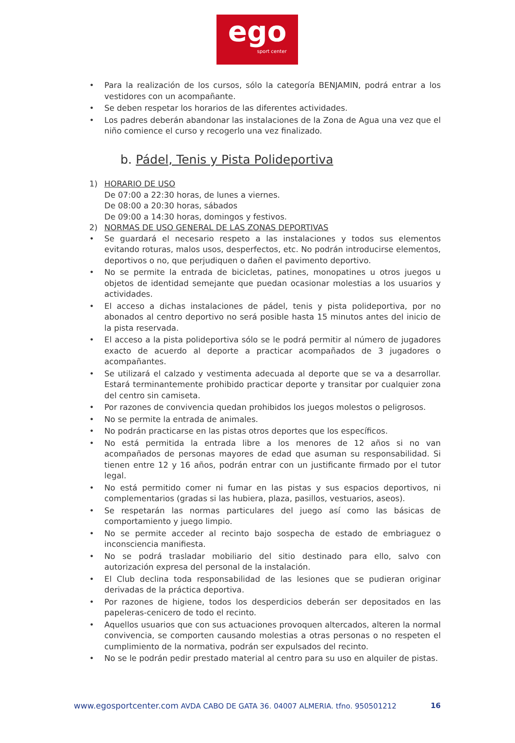ego
sport center
• Para la realización de los cursos, sólo la categoría BENJAMIN, podrá entrar a los vestidores con un acompañante.
• Se deben respetar los horarios de las diferentes actividades.
• Los padres deberán abandonar las instalaciones de la Zona de Agua una vez que el niño comience el curso y recogerlo una vez finalizado.
b. Pádel, Tenis y Pista Polideportiva
1) HORARIO DE USO
De 07:00 a 22:30 horas, de lunes a viernes.
De 08:00 a 20:30 horas, sábados
De 09:00 a 14:30 horas, domingos y festivos.
2) NORMAS DE USO GENERAL DE LAS ZONAS DEPORTIVAS
• Se guardará el necesario respeto a las instalaciones y todos sus elementos evitando roturas, malos usos, desperfectos, etc. No podrán introducirse elementos, deportivos o no, que perjudiquen o dañen el pavimento deportivo.
• No se permite la entrada de bicicletas, patines, monopatines u otros juegos u objetos de identidad semejante que puedan ocasionar molestias a los usuarios y actividades.
• El acceso a dichas instalaciones de pádel, tenis y pista polideportiva, por no abonados al centro deportivo no será posible hasta 15 minutos antes del inicio de la pista reservada.
• El acceso a la pista polideportiva sólo se le podrá permitir al número de jugadores exacto de acuerdo al deporte a practicar acompañados de 3 jugadores o acompañantes.
• Se utilizará el calzado y vestimenta adecuada al deporte que se va a desarrollar. Estará terminantemente prohibido practicar deporte y transitar por cualquier zona del centro sin camiseta.
• Por razones de convivencia quedan prohibidos los juegos molestos o peligrosos.
• No se permite la entrada de animales.
• No podrán practicarse en las pistas otros deportes que los específicos.
• No está permitida la entrada libre a los menores de 12 años si no van acompañados de personas mayores de edad que asuman su responsabilidad. Si tienen entre 12 y 16 años, podrán entrar con un justificante firmado por el tutor legal.
• No está permitido comer ni fumar en las pistas y sus espacios deportivos, ni complementarios (gradas si las hubiera, plaza, pasillos, vestuarios, aseos).
• Se respetarán las normas particulares del juego así como las básicas de comportamiento y juego limpio.
• No se permite acceder al recinto bajo sospecha de estado de embriaguez o inconsciencia manifiesta.
• No se podrá trasladar mobiliario del sitio destinado para ello, salvo con autorización expresa del personal de la instalación.
• El Club declina toda responsabilidad de las lesiones que se pudieran originar derivadas de la práctica deportiva.
• Por razones de higiene, todos los desperdicios deberán ser depositados en las papeleras-cenicero de todo el recinto.
• Aquellos usuarios que con sus actuaciones provoquen altercados, alteren la normal convivencia, se comporten causando molestias a otras personas o no respeten el cumplimiento de la normativa, podrán ser expulsados del recinto.
• No se le podrán pedir prestado material al centro para su uso en alquiler de pistas.
www.egosportcenter.com AVDA CABO DE GATA 36. 04007 ALMERIA. tfno. 950501212 16